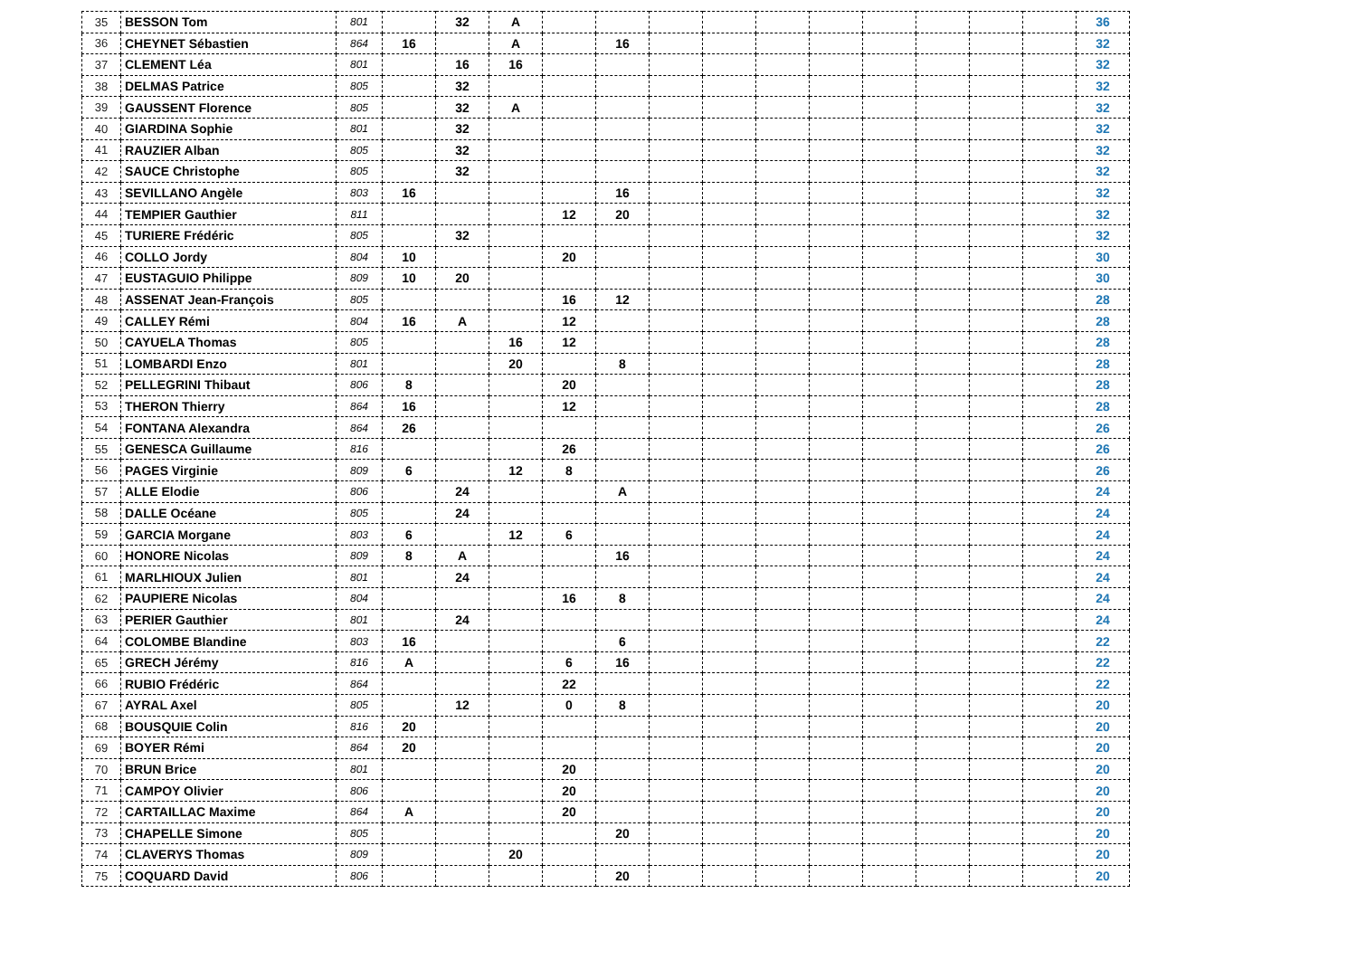| 35 | BESSON Tom | 801 | | 32 | A | | | | | | | | | | | 36 |
| 36 | CHEYNET Sébastien | 864 | 16 | | A | | 16 | | | | | | | | | 32 |
| 37 | CLEMENT Léa | 801 | | 16 | 16 | | | | | | | | | | | 32 |
| 38 | DELMAS Patrice | 805 | | 32 | | | | | | | | | | | | 32 |
| 39 | GAUSSENT Florence | 805 | | 32 | A | | | | | | | | | | | 32 |
| 40 | GIARDINA Sophie | 801 | | 32 | | | | | | | | | | | | 32 |
| 41 | RAUZIER Alban | 805 | | 32 | | | | | | | | | | | | 32 |
| 42 | SAUCE Christophe | 805 | | 32 | | | | | | | | | | | | 32 |
| 43 | SEVILLANO Angèle | 803 | 16 | | | | 16 | | | | | | | | | 32 |
| 44 | TEMPIER Gauthier | 811 | | | | 12 | 20 | | | | | | | | | 32 |
| 45 | TURIERE Frédéric | 805 | | 32 | | | | | | | | | | | | 32 |
| 46 | COLLO Jordy | 804 | 10 | | | 20 | | | | | | | | | | 30 |
| 47 | EUSTAGUIO Philippe | 809 | 10 | 20 | | | | | | | | | | | | 30 |
| 48 | ASSENAT Jean-François | 805 | | | | 16 | 12 | | | | | | | | | 28 |
| 49 | CALLEY Rémi | 804 | 16 | A | | 12 | | | | | | | | | | 28 |
| 50 | CAYUELA Thomas | 805 | | | 16 | 12 | | | | | | | | | | 28 |
| 51 | LOMBARDI Enzo | 801 | | | 20 | | 8 | | | | | | | | | 28 |
| 52 | PELLEGRINI Thibaut | 806 | 8 | | | 20 | | | | | | | | | | 28 |
| 53 | THERON Thierry | 864 | 16 | | | 12 | | | | | | | | | | 28 |
| 54 | FONTANA Alexandra | 864 | 26 | | | | | | | | | | | | | 26 |
| 55 | GENESCA Guillaume | 816 | | | | 26 | | | | | | | | | | 26 |
| 56 | PAGES Virginie | 809 | 6 | | 12 | 8 | | | | | | | | | | 26 |
| 57 | ALLE Elodie | 806 | | 24 | | | A | | | | | | | | | 24 |
| 58 | DALLE Océane | 805 | | 24 | | | | | | | | | | | | 24 |
| 59 | GARCIA Morgane | 803 | 6 | | 12 | 6 | | | | | | | | | | 24 |
| 60 | HONORE Nicolas | 809 | 8 | A | | | 16 | | | | | | | | | 24 |
| 61 | MARLHIOUX Julien | 801 | | 24 | | | | | | | | | | | | 24 |
| 62 | PAUPIERE Nicolas | 804 | | | | 16 | 8 | | | | | | | | | 24 |
| 63 | PERIER Gauthier | 801 | | 24 | | | | | | | | | | | | 24 |
| 64 | COLOMBE Blandine | 803 | 16 | | | | 6 | | | | | | | | | 22 |
| 65 | GRECH Jérémy | 816 | A | | | 6 | 16 | | | | | | | | | 22 |
| 66 | RUBIO Frédéric | 864 | | | | 22 | | | | | | | | | | 22 |
| 67 | AYRAL Axel | 805 | | 12 | | 0 | 8 | | | | | | | | | 20 |
| 68 | BOUSQUIE Colin | 816 | 20 | | | | | | | | | | | | | 20 |
| 69 | BOYER Rémi | 864 | 20 | | | | | | | | | | | | | 20 |
| 70 | BRUN Brice | 801 | | | | 20 | | | | | | | | | | 20 |
| 71 | CAMPOY Olivier | 806 | | | | 20 | | | | | | | | | | 20 |
| 72 | CARTAILLAC Maxime | 864 | A | | | 20 | | | | | | | | | | 20 |
| 73 | CHAPELLE Simone | 805 | | | | | 20 | | | | | | | | | 20 |
| 74 | CLAVERYS Thomas | 809 | | | 20 | | | | | | | | | | | 20 |
| 75 | COQUARD David | 806 | | | | | 20 | | | | | | | | | 20 |